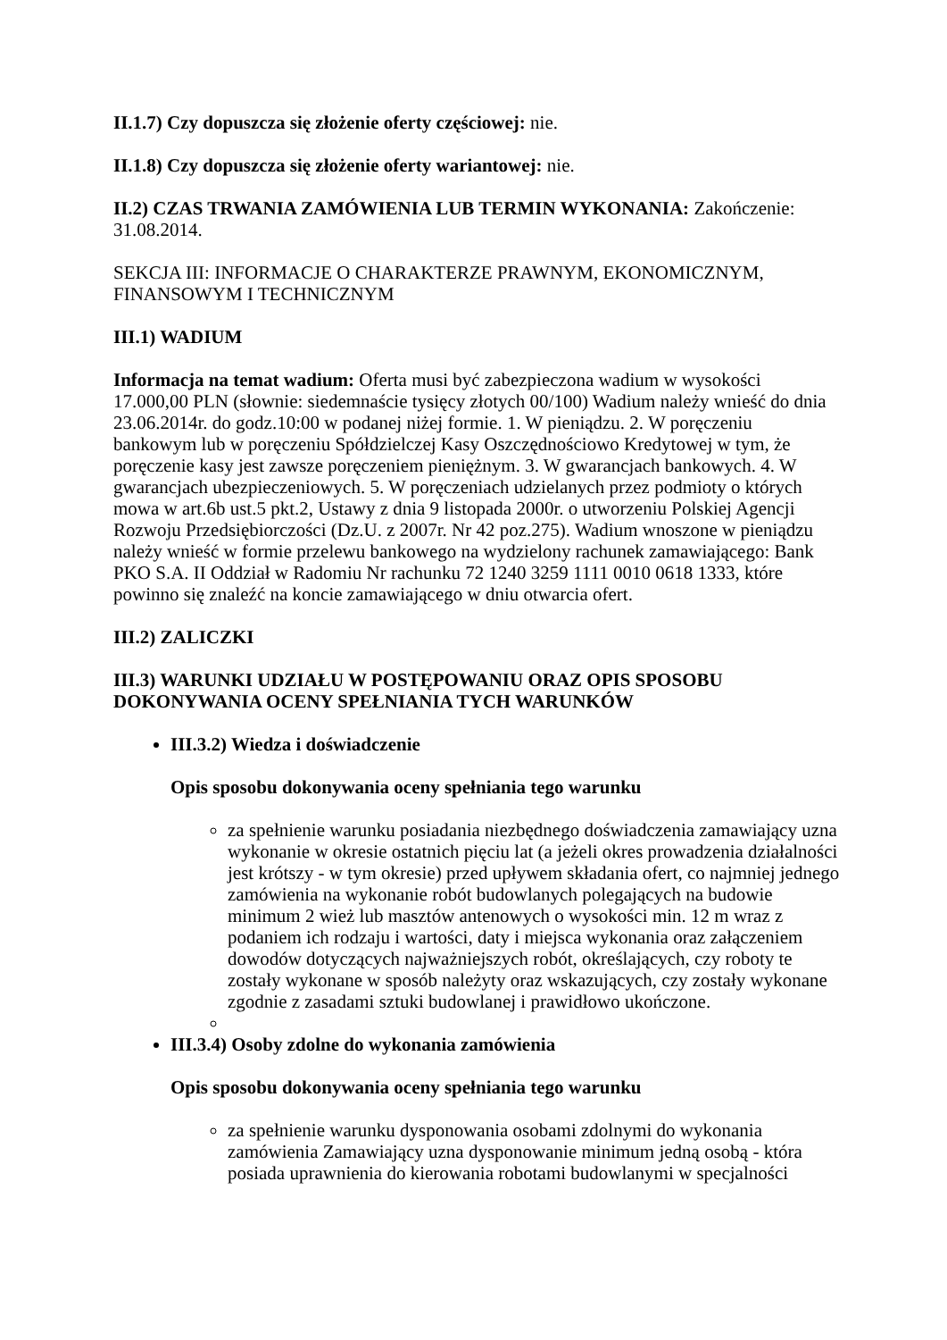II.1.7) Czy dopuszcza się złożenie oferty częściowej: nie.
II.1.8) Czy dopuszcza się złożenie oferty wariantowej: nie.
II.2) CZAS TRWANIA ZAMÓWIENIA LUB TERMIN WYKONANIA: Zakończenie: 31.08.2014.
SEKCJA III: INFORMACJE O CHARAKTERZE PRAWNYM, EKONOMICZNYM, FINANSOWYM I TECHNICZNYM
III.1) WADIUM
Informacja na temat wadium: Oferta musi być zabezpieczona wadium w wysokości 17.000,00 PLN (słownie: siedemnaście tysięcy złotych 00/100) Wadium należy wnieść do dnia 23.06.2014r. do godz.10:00 w podanej niżej formie. 1. W pieniądzu. 2. W poręczeniu bankowym lub w poręczeniu Spółdzielczej Kasy Oszczędnościowo Kredytowej w tym, że poręczenie kasy jest zawsze poręczeniem pieniężnym. 3. W gwarancjach bankowych. 4. W gwarancjach ubezpieczeniowych. 5. W poręczeniach udzielanych przez podmioty o których mowa w art.6b ust.5 pkt.2, Ustawy z dnia 9 listopada 2000r. o utworzeniu Polskiej Agencji Rozwoju Przedsiębiorczości (Dz.U. z 2007r. Nr 42 poz.275). Wadium wnoszone w pieniądzu należy wnieść w formie przelewu bankowego na wydzielony rachunek zamawiającego: Bank PKO S.A. II Oddział w Radomiu Nr rachunku 72 1240 3259 1111 0010 0618 1333, które powinno się znaleźć na koncie zamawiającego w dniu otwarcia ofert.
III.2) ZALICZKI
III.3) WARUNKI UDZIAŁU W POSTĘPOWANIU ORAZ OPIS SPOSOBU DOKONYWANIA OCENY SPEŁNIANIA TYCH WARUNKÓW
III.3.2) Wiedza i doświadczenie
Opis sposobu dokonywania oceny spełniania tego warunku
za spełnienie warunku posiadania niezbędnego doświadczenia zamawiający uzna wykonanie w okresie ostatnich pięciu lat (a jeżeli okres prowadzenia działalności jest krótszy - w tym okresie) przed upływem składania ofert, co najmniej jednego zamówienia na wykonanie robót budowlanych polegających na budowie minimum 2 wież lub masztów antenowych o wysokości min. 12 m wraz z podaniem ich rodzaju i wartości, daty i miejsca wykonania oraz załączeniem dowodów dotyczących najważniejszych robót, określających, czy roboty te zostały wykonane w sposób należyty oraz wskazujących, czy zostały wykonane zgodnie z zasadami sztuki budowlanej i prawidłowo ukończone.
III.3.4) Osoby zdolne do wykonania zamówienia
Opis sposobu dokonywania oceny spełniania tego warunku
za spełnienie warunku dysponowania osobami zdolnymi do wykonania zamówienia Zamawiający uzna dysponowanie minimum jedną osobą - która posiada uprawnienia do kierowania robotami budowlanymi w specjalności